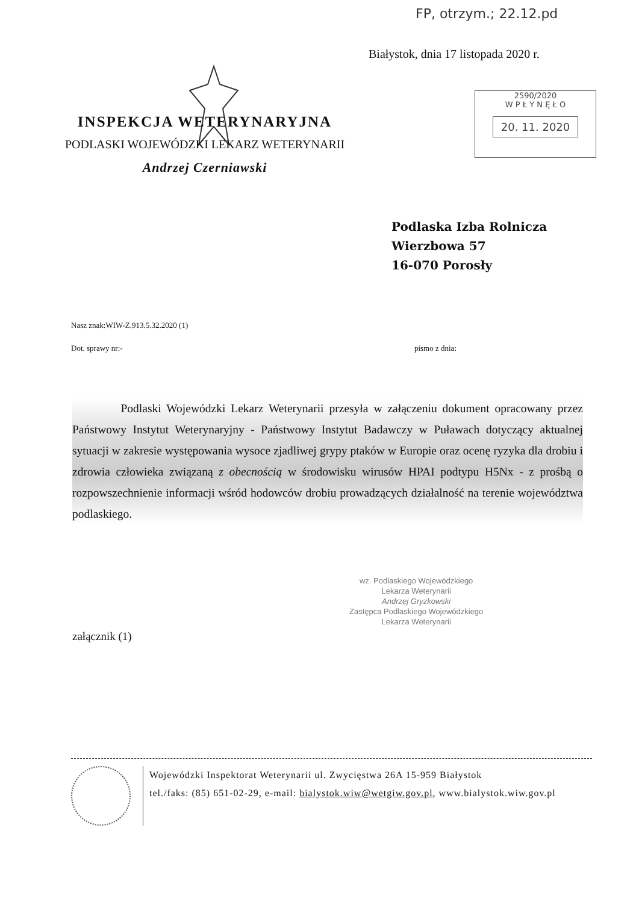FP, otrzym.; 22.12.pd
Białystok, dnia 17 listopada 2020 r.
2590/2020
W P Ł Y N Ę Ł O
20. 11. 2020
INSPEKCJA WETERYNARYJNA
PODLASKI WOJEWÓDZKI LEKARZ WETERYNARII
Andrzej Czerniawski
Podlaska Izba Rolnicza
Wierzbowa 57
16-070 Porosły
Nasz znak:WIW-Z.913.5.32.2020 (1)
Dot. sprawy nr:- pismo z dnia:
Podlaski Wojewódzki Lekarz Weterynarii przesyła w załączeniu dokument opracowany przez Państwowy Instytut Weterynaryjny - Państwowy Instytut Badawczy w Puławach dotyczący aktualnej sytuacji w zakresie występowania wysoce zjadliwej grypy ptaków w Europie oraz ocenę ryzyka dla drobiu i zdrowia człowieka związaną z obecnością w środowisku wirusów HPAI podtypu H5Nx - z prośbą o rozpowszechnienie informacji wśród hodowców drobiu prowadzących działalność na terenie województwa podlaskiego.
wz. Podlaskiego Wojewódzkiego
Lekarza Weterynarii
Andrzej Gryzkowski
Zastępca Podlaskiego Wojewódzkiego
Lekarza Weterynarii
załącznik (1)
Wojewódzki Inspektorat Weterynarii ul. Zwycięstwa 26A 15-959 Białystok
tel./faks: (85) 651-02-29, e-mail: bialystok.wiw@wetgiw.gov.pl, www.bialystok.wiw.gov.pl